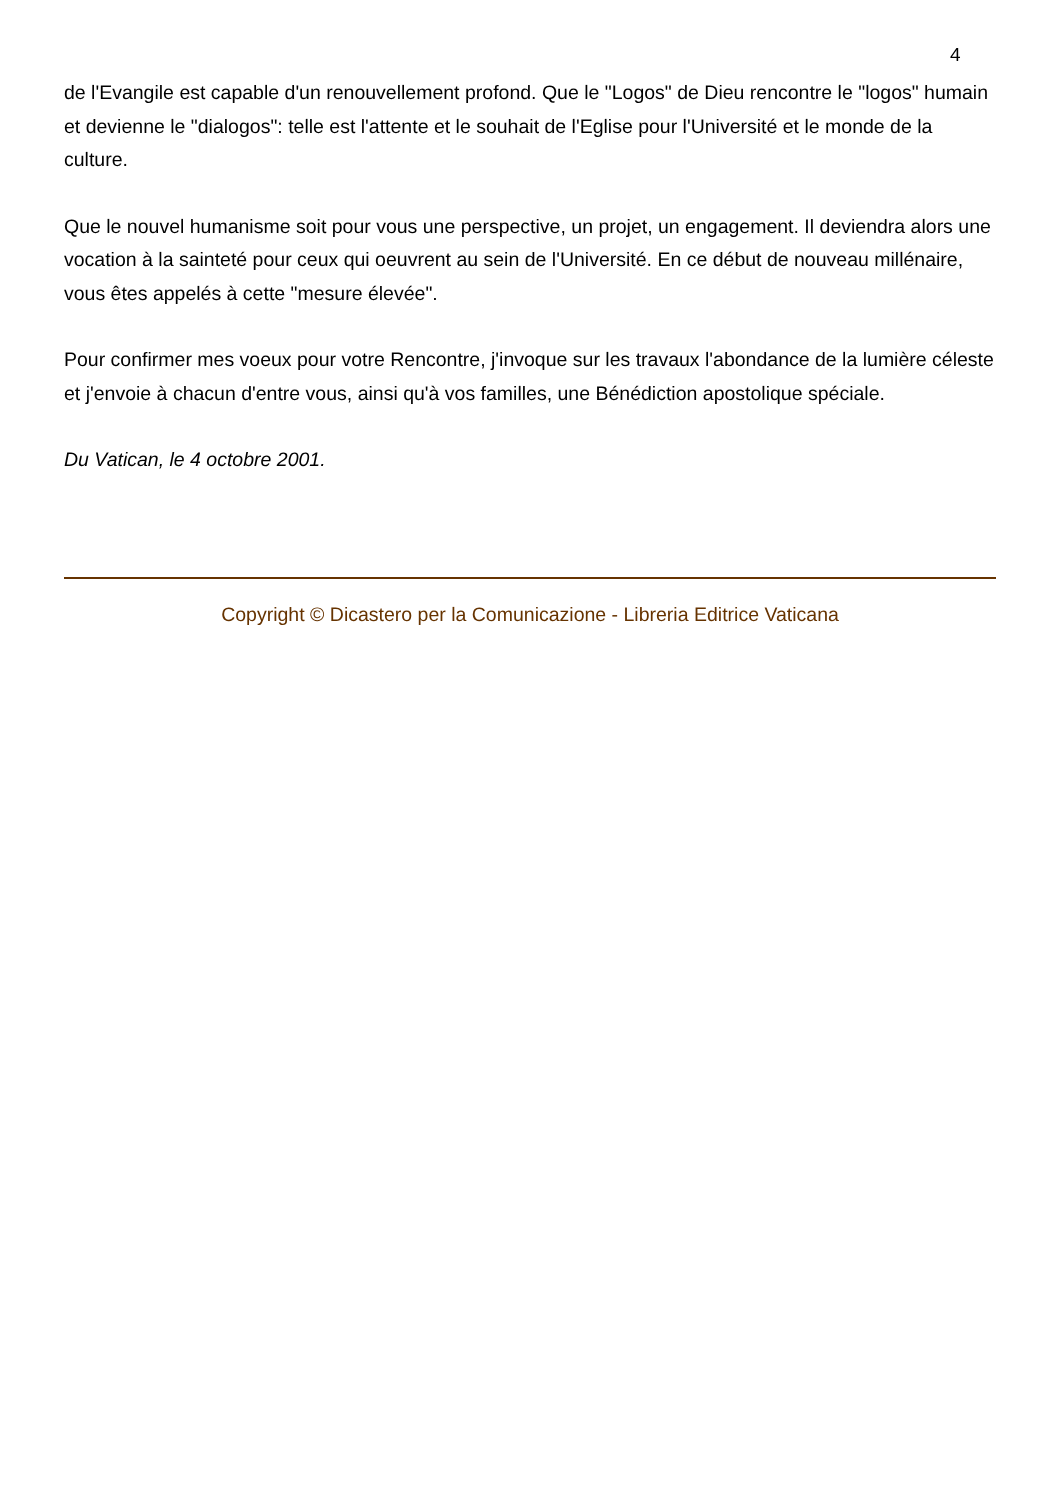4
de l'Evangile est capable d'un renouvellement profond. Que le "Logos" de Dieu rencontre le "logos" humain et devienne le "dialogos": telle est l'attente et le souhait de l'Eglise pour l'Université et le monde de la culture.
Que le nouvel humanisme soit pour vous une perspective, un projet, un engagement. Il deviendra alors une vocation à la sainteté pour ceux qui oeuvrent au sein de l'Université. En ce début de nouveau millénaire, vous êtes appelés à cette "mesure élevée".
Pour confirmer mes voeux pour votre Rencontre, j'invoque sur les travaux l'abondance de la lumière céleste et j'envoie à chacun d'entre vous, ainsi qu'à vos familles, une Bénédiction apostolique spéciale.
Du Vatican, le 4 octobre 2001.
Copyright © Dicastero per la Comunicazione - Libreria Editrice Vaticana